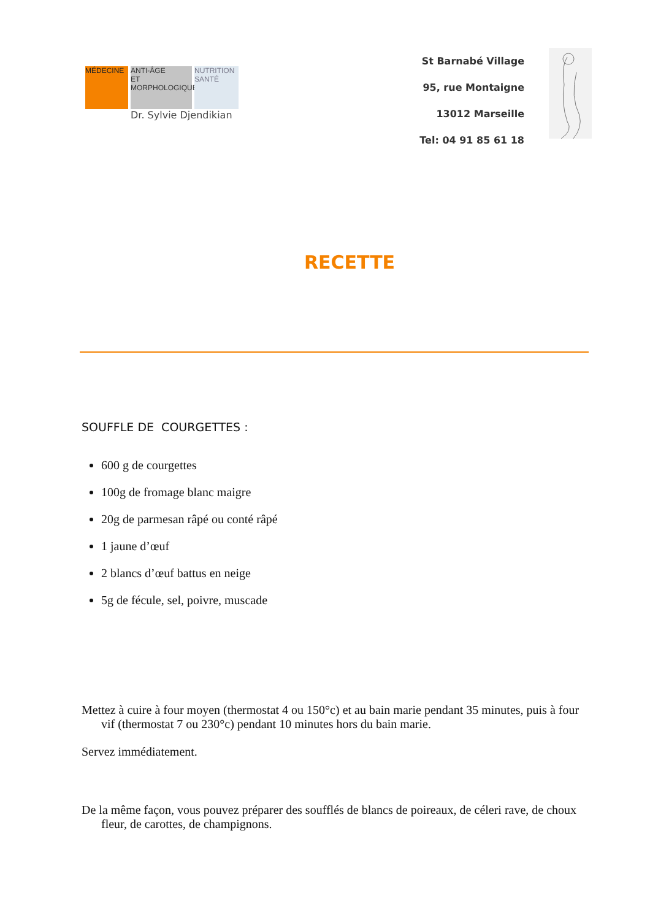MÉDECINE ANTI-ÂGE
ET
MORPHOLOGIQUE
NUTRITION
SANTÉ
Dr. Sylvie Djendikian
St Barnabé Village
95, rue Montaigne
13012 Marseille
Tel: 04 91 85 61 18
RECETTE
SOUFFLE DE COURGETTES :
600 g de courgettes
100g de fromage blanc maigre
20g de parmesan râpé ou conté râpé
1 jaune d’œuf
2 blancs d’œuf battus en neige
5g de fécule, sel, poivre, muscade
Mettez à cuire à four moyen (thermostat 4 ou 150°c) et au bain marie pendant 35 minutes, puis à four vif (thermostat 7 ou 230°c) pendant 10 minutes hors du bain marie.
Servez immédiatement.
De la même façon, vous pouvez préparer des soufflés de blancs de poireaux, de céleri rave, de choux fleur, de carottes, de champignons.